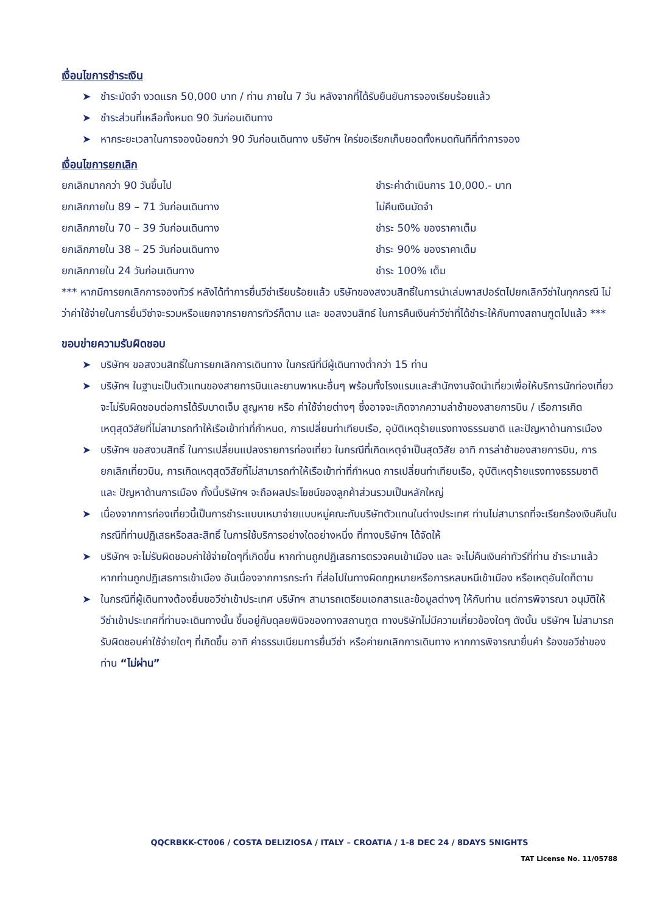เงื่อนไขการชำระเงิน
➤ ชำระมัดจำ งวดแรก 50,000 บาท / ท่าน ภายใน 7 วัน หลังจากที่ได้รับยืนยันการจองเรียบร้อยแล้ว
➤ ชำระส่วนที่เหลือทั้งหมด 90 วันก่อนเดินทาง
➤ หากระยะเวลาในการจองน้อยกว่า 90 วันก่อนเดินทาง บริษัทฯ ใคร่ขอเรียกเก็บยอดทั้งหมดทันทีที่ทำการจอง
เงื่อนไขการยกเลิก
ยกเลิกมากกว่า 90 วันขึ้นไป ชำระค่าดำเนินการ 10,000.- บาท
ยกเลิกภายใน 89 – 71 วันก่อนเดินทาง ไม่คืนเงินมัดจำ
ยกเลิกภายใน 70 – 39 วันก่อนเดินทาง ชำระ 50% ของราคาเต็ม
ยกเลิกภายใน 38 – 25 วันก่อนเดินทาง ชำระ 90% ของราคาเต็ม
ยกเลิกภายใน 24 วันก่อนเดินทาง ชำระ 100% เต็ม
*** หากมีการยกเลิกการจองทัวร์ หลังได้ทำการยื่นวีซ่าเรียบร้อยแล้ว บริษัทของสงวนสิทธิ์ในการนำเล่มพาสปอร์ตไปยกเลิกวีซ่าในทุกกรณี ไม่ว่าค่าใช้จ่ายในการยื่นวีซ่าจะรวมหรือแยกจากรายการทัวร์ก็ตาม และ ขอสงวนสิทธ์ ในการคืนเงินค่าวีซ่าที่ได้ชำระให้กับทางสถานฑูตไปแล้ว ***
ขอบข่ายความรับผิดชอบ
➤ บริษัทฯ ขอสงวนสิทธิ์ในการยกเลิกการเดินทาง ในกรณีที่มีผู้เดินทางต่ำกว่า 15 ท่าน
➤ บริษัทฯ ในฐานะเป็นตัวแทนของสายการบินและยานพาหนะอื่นๆ พร้อมทั้งโรงแรมและสำนักงานจัดนำเที่ยวเพื่อให้บริการนักท่องเที่ยว จะไม่รับผิดชอบต่อการได้รับบาดเจ็บ สูญหาย หรือ ค่าใช้จ่ายต่างๆ ซึ่งอาจจะเกิดจากความล่าช้าของสายการบิน / เรือการเกิดเหตุสุดวิสัยที่ไม่สามารถทำให้เรือเข้าท่าที่กำหนด, การเปลี่ยนท่าเทียบเรือ, อุบัติเหตุร้ายแรงทางธรรมชาติ และปัญหาด้านการเมือง
➤ บริษัทฯ ขอสงวนสิทธิ์ ในการเปลี่ยนแปลงรายการท่องเที่ยว ในกรณีที่เกิดเหตุจำเป็นสุดวิสัย อาทิ การล่าช้าของสายการบิน, การยกเลิกเที่ยวบิน, การเกิดเหตุสุดวิสัยที่ไม่สามารถทำให้เรือเข้าท่าที่กำหนด การเปลี่ยนท่าเทียบเรือ, อุบัติเหตุร้ายแรงทางธรรมชาติ และ ปัญหาด้านการเมือง ทั้งนี้บริษัทฯ จะถือผลประโยชน์ของลูกค้าส่วนรวมเป็นหลักใหญ่
➤ เนื่องจากการท่องเที่ยวนี้เป็นการชำระแบบเหมาจ่ายแบบหมู่คณะกับบริษัทตัวแทนในต่างประเทศ ท่านไม่สามารถที่จะเรียกร้องเงินคืนในกรณีที่ท่านปฏิเสธหรือสละสิทธิ์ ในการใช้บริการอย่างใดอย่างหนึ่ง ที่ทางบริษัทฯ ได้จัดให้
➤ บริษัทฯ จะไม่รับผิดชอบค่าใช้จ่ายใดๆที่เกิดขึ้น หากท่านถูกปฏิเสธการตรวจคนเข้าเมือง และ จะไม่คืนเงินค่าทัวร์ที่ท่าน ชำระมาแล้ว หากท่านถูกปฏิเสธการเข้าเมือง อันเนื่องจากการกระทำ ที่ส่อไปในทางผิดกฎหมายหรือการหลบหนีเข้าเมือง หรือเหตุอันใดก็ตาม
➤ ในกรณีที่ผู้เดินทางต้องยื่นขอวีซ่าเข้าประเทศ บริษัทฯ สามารถเตรียมเอกสารและข้อมูลต่างๆ ให้กับท่าน แต่การพิจารณา อนุมัติให้วีซ่าเข้าประเทศที่ท่านจะเดินทางนั้น ขึ้นอยู่กับดุลยพินิจของทางสถานฑูต ทางบริษัทไม่มีความเกี่ยวข้องใดๆ ดังนั้น บริษัทฯ ไม่สามารถรับผิดชอบค่าใช้จ่ายใดๆ ที่เกิดขึ้น อาทิ ค่าธรรมเนียมการยื่นวีซ่า หรือค่ายกเลิกการเดินทาง หากการพิจารณายื่นคำ ร้องขอวีซ่าของท่าน “ไม่ผ่าน”
QQCRBKK-CT006 / COSTA DELIZIOSA / ITALY – CROATIA / 1-8 DEC 24 / 8DAYS 5NIGHTS
TAT License No. 11/05788